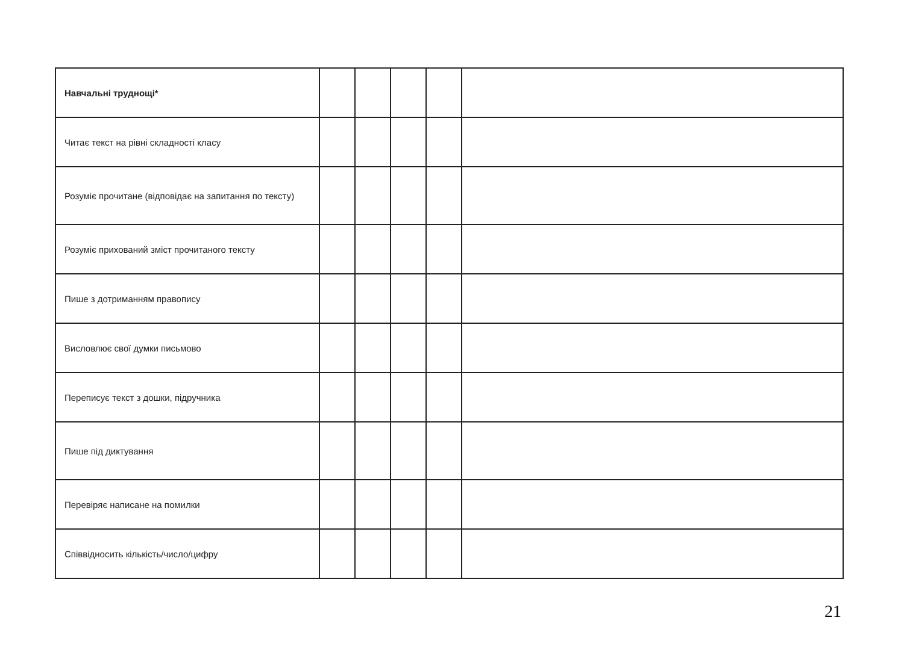| Навчальні труднощі* | | | | | |
| Читає текст на рівні складності класу | | | | | |
| Розуміє прочитане (відповідає на запитання по тексту) | | | | | |
| Розуміє прихований зміст прочитаного тексту | | | | | |
| Пише з дотриманням правопису | | | | | |
| Висловлює свої думки письмово | | | | | |
| Переписує текст з дошки, підручника | | | | | |
| Пише під диктування | | | | | |
| Перевіряє написане на помилки | | | | | |
| Співвідносить кількість/число/цифру | | | | | |
21